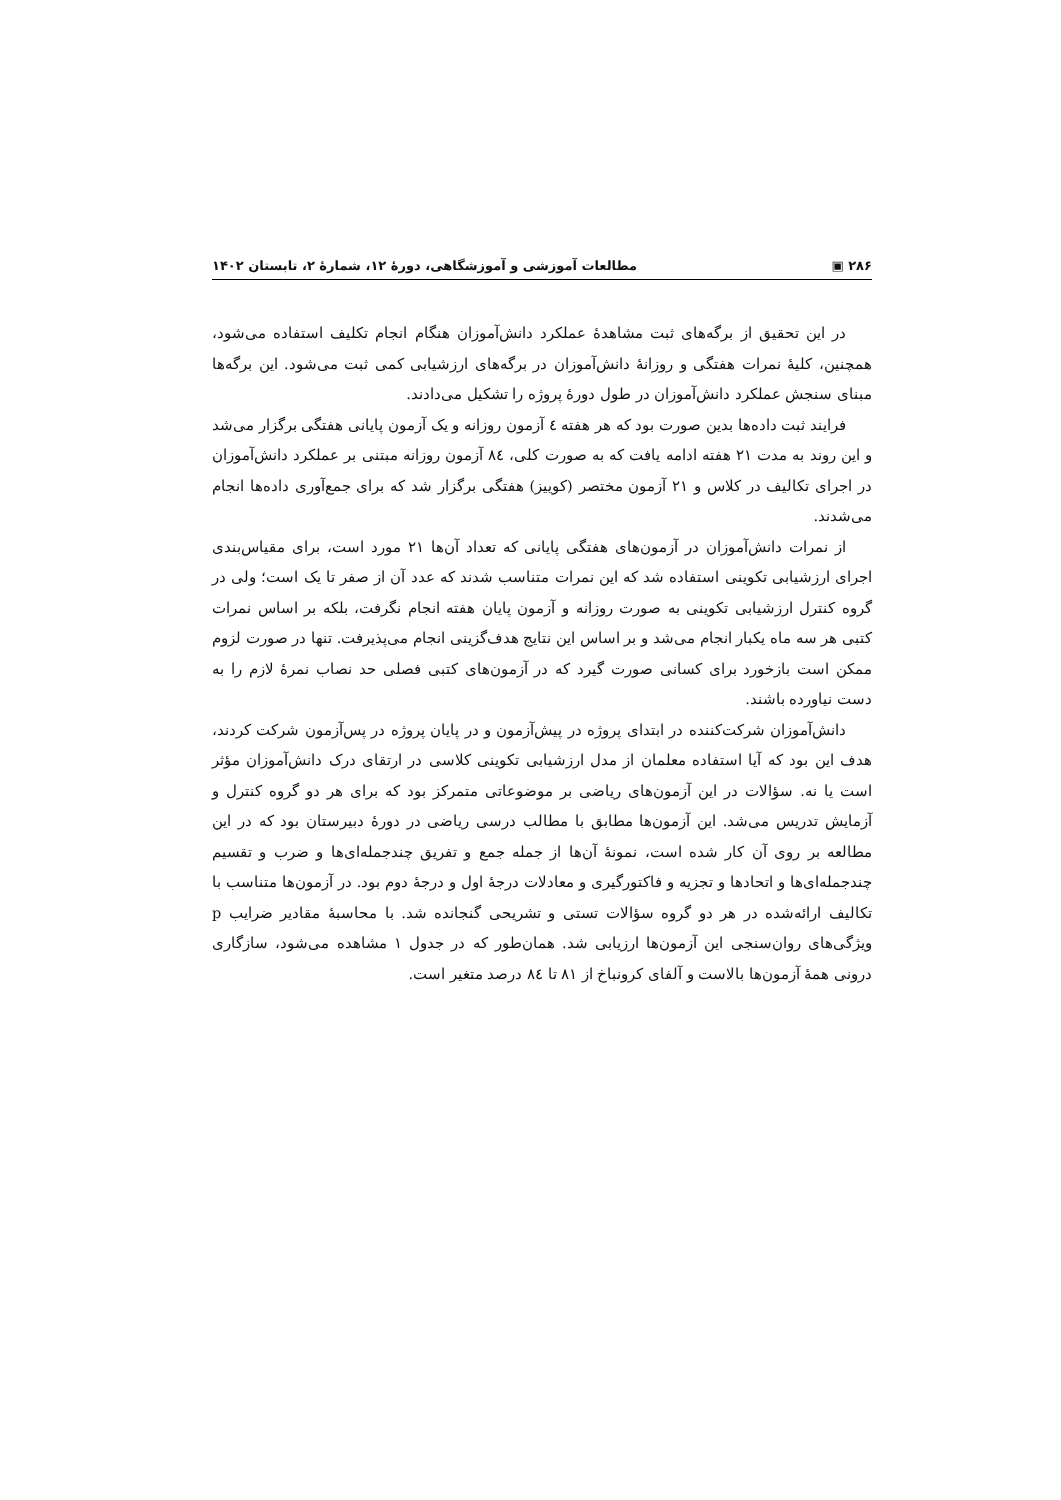۲۸۶ ▣ مطالعات آموزشی و آموزشگاهی، دورۀ ۱۲، شمارۀ ۲، تابستان ۱۴۰۲
در این تحقیق از برگه‌های ثبت مشاهدۀ عملکرد دانش‌آموزان هنگام انجام تکلیف استفاده می‌شود، همچنین، کلیۀ نمرات هفتگی و روزانۀ دانش‌آموزان در برگه‌های ارزشیابی کمی ثبت می‌شود. این برگه‌ها مبنای سنجش عملکرد دانش‌آموزان در طول دورۀ پروژه را تشکیل می‌دادند.
فرایند ثبت داده‌ها بدین صورت بود که هر هفته ٤ آزمون روزانه و یک آزمون پایانی هفتگی برگزار می‌شد و این روند به مدت ۲۱ هفته ادامه یافت که به صورت کلی، ۸٤ آزمون روزانه مبتنی بر عملکرد دانش‌آموزان در اجرای تکالیف در کلاس و ۲۱ آزمون مختصر (کوییز) هفتگی برگزار شد که برای جمع‌آوری داده‌ها انجام می‌شدند.
از نمرات دانش‌آموزان در آزمون‌های هفتگی پایانی که تعداد آن‌ها ۲۱ مورد است، برای مقیاس‌بندی اجرای ارزشیابی تکوینی استفاده شد که این نمرات متناسب شدند که عدد آن از صفر تا یک است؛ ولی در گروه کنترل ارزشیابی تکوینی به صورت روزانه و آزمون پایان هفته انجام نگرفت، بلکه بر اساس نمرات کتبی هر سه ماه یکبار انجام می‌شد و بر اساس این نتایج هدف‌گزینی انجام می‌پذیرفت. تنها در صورت لزوم ممکن است بازخورد برای کسانی صورت گیرد که در آزمون‌های کتبی فصلی حد نصاب نمرۀ لازم را به دست نیاورده باشند.
دانش‌آموزان شرکت‌کننده در ابتدای پروژه در پیش‌آزمون و در پایان پروژه در پس‌آزمون شرکت کردند، هدف این بود که آیا استفاده معلمان از مدل ارزشیابی تکوینی کلاسی در ارتقای درک دانش‌آموزان مؤثر است یا نه. سؤالات در این آزمون‌های ریاضی بر موضوعاتی متمرکز بود که برای هر دو گروه کنترل و آزمایش تدریس می‌شد. این آزمون‌ها مطابق با مطالب درسی ریاضی در دورۀ دبیرستان بود که در این مطالعه بر روی آن کار شده است، نمونۀ آن‌ها از جمله جمع و تفریق چندجمله‌ای‌ها و ضرب و تقسیم چندجمله‌ای‌ها و اتحادها و تجزیه و فاکتورگیری و معادلات درجۀ اول و درجۀ دوم بود. در آزمون‌ها متناسب با تکالیف ارائه‌شده در هر دو گروه سؤالات تستی و تشریحی گنجانده شد. با محاسبۀ مقادیر ضرایب p ویژگی‌های روان‌سنجی این آزمون‌ها ارزیابی شد. همان‌طور که در جدول ۱ مشاهده می‌شود، سازگاری درونی همۀ آزمون‌ها بالاست و آلفای کرونباخ از ۸۱ تا ۸٤ درصد متغیر است.